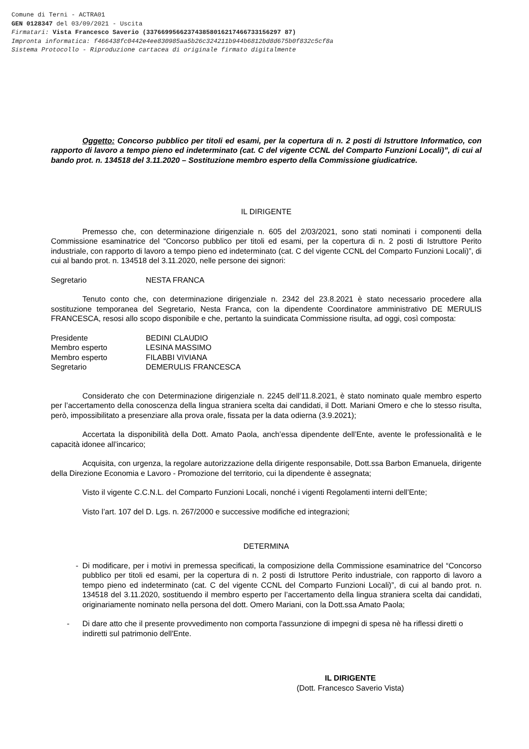Comune di Terni - ACTRA01
GEN 0128347 del 03/09/2021 - Uscita
Firmatari: Vista Francesco Saverio (337669956623743858016217466733156297 87)
Impronta informatica: f466438fc0442e4ee830985aa5b26c324211b944b6812bd8d675b0f832c5cf8a
Sistema Protocollo - Riproduzione cartacea di originale firmato digitalmente
Oggetto: Concorso pubblico per titoli ed esami, per la copertura di n. 2 posti di Istruttore Informatico, con rapporto di lavoro a tempo pieno ed indeterminato (cat. C del vigente CCNL del Comparto Funzioni Locali)”, di cui al bando prot. n. 134518 del 3.11.2020 – Sostituzione membro esperto della Commissione giudicatrice.
IL DIRIGENTE
Premesso che, con determinazione dirigenziale n. 605 del 2/03/2021, sono stati nominati i componenti della Commissione esaminatrice del “Concorso pubblico per titoli ed esami, per la copertura di n. 2 posti di Istruttore Perito industriale, con rapporto di lavoro a tempo pieno ed indeterminato (cat. C del vigente CCNL del Comparto Funzioni Locali)”, di cui al bando prot. n. 134518 del 3.11.2020, nelle persone dei signori:
| Segretario | NESTA FRANCA |
Tenuto conto che, con determinazione dirigenziale n. 2342 del 23.8.2021 è stato necessario procedere alla sostituzione temporanea del Segretario, Nesta Franca, con la dipendente Coordinatore amministrativo DE MERULIS FRANCESCA, resosi allo scopo disponibile e che, pertanto la suindicata Commissione risulta, ad oggi, così composta:
| Presidente | BEDINI CLAUDIO |
| Membro esperto | LESINA MASSIMO |
| Membro esperto | FILABBI VIVIANA |
| Segretario | DEMERULIS FRANCESCA |
Considerato che con Determinazione dirigenziale n. 2245 dell’11.8.2021, è stato nominato quale membro esperto per l’accertamento della conoscenza della lingua straniera scelta dai candidati, il Dott. Mariani Omero e che lo stesso risulta, però, impossibilitato a presenziare alla prova orale, fissata per la data odierna (3.9.2021);
Accertata la disponibilità della Dott. Amato Paola, anch’essa dipendente dell’Ente, avente le professionalità e le capacità idonee all’incarico;
Acquisita, con urgenza, la regolare autorizzazione della dirigente responsabile, Dott.ssa Barbon Emanuela, dirigente della Direzione Economia e Lavoro - Promozione del territorio, cui la dipendente è assegnata;
Visto il vigente C.C.N.L. del Comparto Funzioni Locali, nonché i vigenti Regolamenti interni dell’Ente;
Visto l’art. 107 del D. Lgs. n. 267/2000 e successive modifiche ed integrazioni;
DETERMINA
- Di modificare, per i motivi in premessa specificati, la composizione della Commissione esaminatrice del “Concorso pubblico per titoli ed esami, per la copertura di n. 2 posti di Istruttore Perito industriale, con rapporto di lavoro a tempo pieno ed indeterminato (cat. C del vigente CCNL del Comparto Funzioni Locali)”, di cui al bando prot. n. 134518 del 3.11.2020, sostituendo il membro esperto per l’accertamento della lingua straniera scelta dai candidati, originariamente nominato nella persona del dott. Omero Mariani, con la Dott.ssa Amato Paola;
- Di dare atto che il presente provvedimento non comporta l'assunzione di impegni di spesa nè ha riflessi diretti o indiretti sul patrimonio dell'Ente.
IL DIRIGENTE
(Dott. Francesco Saverio Vista)